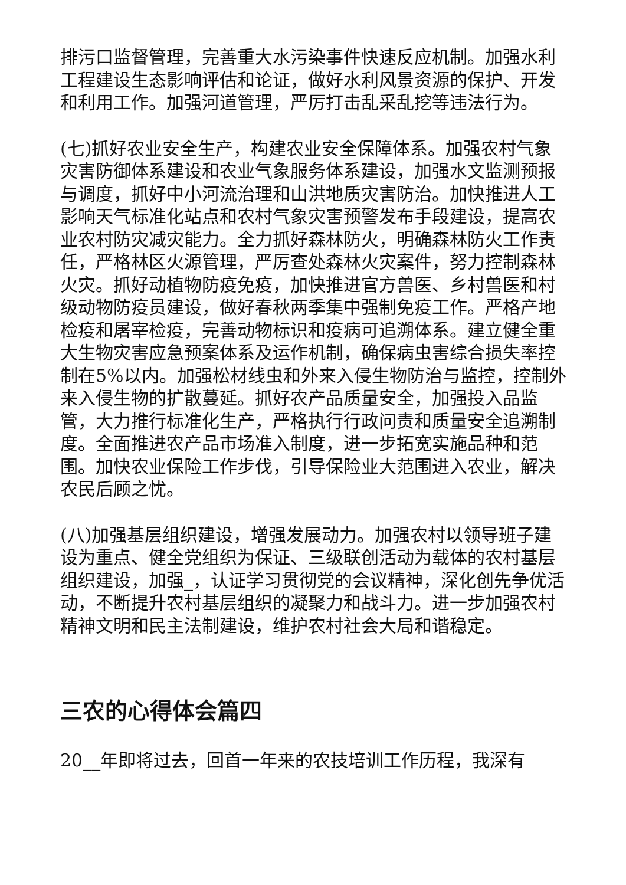排污口监督管理，完善重大水污染事件快速反应机制。加强水利工程建设生态影响评估和论证，做好水利风景资源的保护、开发和利用工作。加强河道管理，严厉打击乱采乱挖等违法行为。
(七)抓好农业安全生产，构建农业安全保障体系。加强农村气象灾害防御体系建设和农业气象服务体系建设，加强水文监测预报与调度，抓好中小河流治理和山洪地质灾害防治。加快推进人工影响天气标准化站点和农村气象灾害预警发布手段建设，提高农业农村防灾减灾能力。全力抓好森林防火，明确森林防火工作责任，严格林区火源管理，严厉查处森林火灾案件，努力控制森林火灾。抓好动植物防疫免疫，加快推进官方兽医、乡村兽医和村级动物防疫员建设，做好春秋两季集中强制免疫工作。严格产地检疫和屠宰检疫，完善动物标识和疫病可追溯体系。建立健全重大生物灾害应急预案体系及运作机制，确保病虫害综合损失率控制在5%以内。加强松材线虫和外来入侵生物防治与监控，控制外来入侵生物的扩散蔓延。抓好农产品质量安全，加强投入品监管，大力推行标准化生产，严格执行行政问责和质量安全追溯制度。全面推进农产品市场准入制度，进一步拓宽实施品种和范围。加快农业保险工作步伐，引导保险业大范围进入农业，解决农民后顾之忧。
(八)加强基层组织建设，增强发展动力。加强农村以领导班子建设为重点、健全党组织为保证、三级联创活动为载体的农村基层组织建设，加强_，认证学习贯彻党的会议精神，深化创先争优活动，不断提升农村基层组织的凝聚力和战斗力。进一步加强农村精神文明和民主法制建设，维护农村社会大局和谐稳定。
三农的心得体会篇四
20__年即将过去，回首一年来的农技培训工作历程，我深有